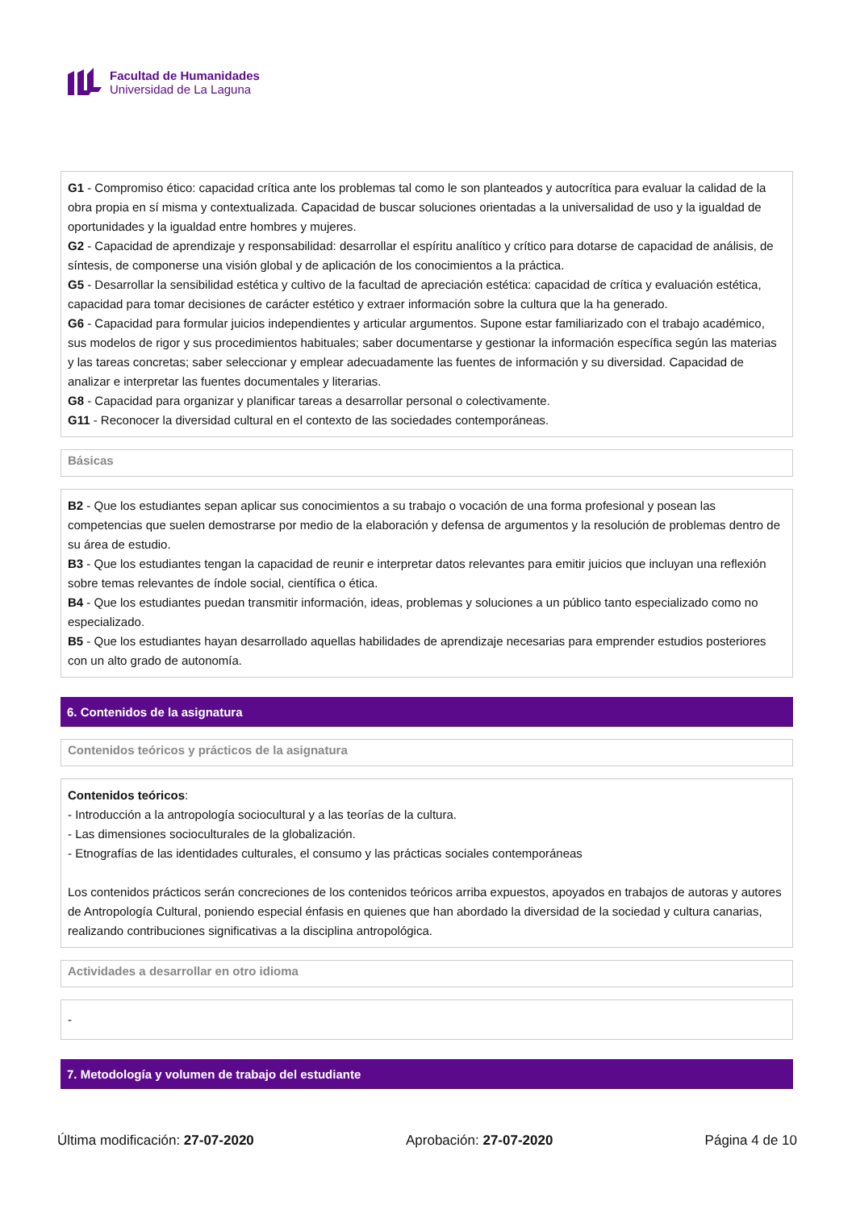Facultad de Humanidades
Universidad de La Laguna
G1 - Compromiso ético: capacidad crítica ante los problemas tal como le son planteados y autocrítica para evaluar la calidad de la obra propia en sí misma y contextualizada. Capacidad de buscar soluciones orientadas a la universalidad de uso y la igualdad de oportunidades y la igualdad entre hombres y mujeres.
G2 - Capacidad de aprendizaje y responsabilidad: desarrollar el espíritu analítico y crítico para dotarse de capacidad de análisis, de síntesis, de componerse una visión global y de aplicación de los conocimientos a la práctica.
G5 - Desarrollar la sensibilidad estética y cultivo de la facultad de apreciación estética: capacidad de crítica y evaluación estética, capacidad para tomar decisiones de carácter estético y extraer información sobre la cultura que la ha generado.
G6 - Capacidad para formular juicios independientes y articular argumentos. Supone estar familiarizado con el trabajo académico, sus modelos de rigor y sus procedimientos habituales; saber documentarse y gestionar la información específica según las materias y las tareas concretas; saber seleccionar y emplear adecuadamente las fuentes de información y su diversidad. Capacidad de analizar e interpretar las fuentes documentales y literarias.
G8 - Capacidad para organizar y planificar tareas a desarrollar personal o colectivamente.
G11 - Reconocer la diversidad cultural en el contexto de las sociedades contemporáneas.
Básicas
B2 - Que los estudiantes sepan aplicar sus conocimientos a su trabajo o vocación de una forma profesional y posean las competencias que suelen demostrarse por medio de la elaboración y defensa de argumentos y la resolución de problemas dentro de su área de estudio.
B3 - Que los estudiantes tengan la capacidad de reunir e interpretar datos relevantes para emitir juicios que incluyan una reflexión sobre temas relevantes de índole social, científica o ética.
B4 - Que los estudiantes puedan transmitir información, ideas, problemas y soluciones a un público tanto especializado como no especializado.
B5 - Que los estudiantes hayan desarrollado aquellas habilidades de aprendizaje necesarias para emprender estudios posteriores con un alto grado de autonomía.
6. Contenidos de la asignatura
Contenidos teóricos y prácticos de la asignatura
Contenidos teóricos:
- Introducción a la antropología sociocultural y a las teorías de la cultura.
- Las dimensiones socioculturales de la globalización.
- Etnografías de las identidades culturales, el consumo y las prácticas sociales contemporáneas
Los contenidos prácticos serán concreciones de los contenidos teóricos arriba expuestos, apoyados en trabajos de autoras y autores de Antropología Cultural, poniendo especial énfasis en quienes que han abordado la diversidad de la sociedad y cultura canarias, realizando contribuciones significativas a la disciplina antropológica.
Actividades a desarrollar en otro idioma
-
7. Metodología y volumen de trabajo del estudiante
Última modificación: 27-07-2020 Aprobación: 27-07-2020 Página 4 de 10